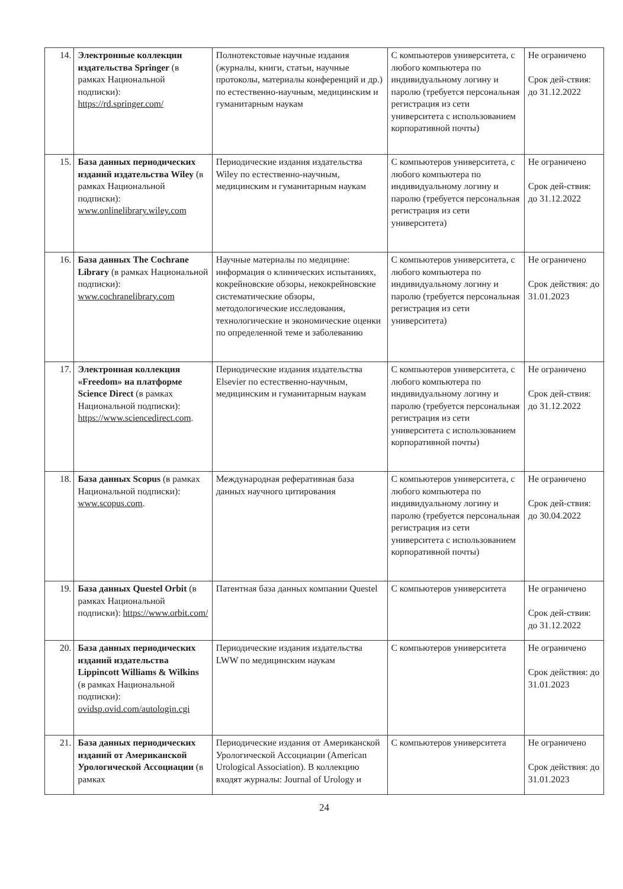| 14. | Электронные коллекции издательства Springer (в рамках Национальной подписки): https://rd.springer.com/ | Полнотекстовые научные издания (журналы, книги, статьи, научные протоколы, материалы конференций и др.) по естественно-научным, медицинским и гуманитарным наукам | С компьютеров университета, с любого компьютера по индивидуальному логину и паролю (требуется персональная регистрация из сети университета с использованием корпоративной почты) | Не ограничено Срок дей-ствия: до 31.12.2022 |
| 15. | База данных периодических изданий издательства Wiley (в рамках Национальной подписки): www.onlinelibrary.wiley.com | Периодические издания издательства Wiley по естественно-научным, медицинским и гуманитарным наукам | С компьютеров университета, с любого компьютера по индивидуальному логину и паролю (требуется персональная регистрация из сети университета) | Не ограничено Срок дей-ствия: до 31.12.2022 |
| 16. | База данных The Cochrane Library (в рамках Национальной подписки): www.cochranelibrary.com | Научные материалы по медицине: информация о клинических испытаниях, кокрейновские обзоры, некокрейновские систематические обзоры, методологические исследования, технологические и экономические оценки по определенной теме и заболеванию | С компьютеров университета, с любого компьютера по индивидуальному логину и паролю (требуется персональная регистрация из сети университета) | Не ограничено Срок действия: до 31.01.2023 |
| 17. | Электронная коллекция «Freedom» на платформе Science Direct (в рамках Национальной подписки): https://www.sciencedirect.com . | Периодические издания издательства Elsevier по естественно-научным, медицинским и гуманитарным наукам | С компьютеров университета, с любого компьютера по индивидуальному логину и паролю (требуется персональная регистрация из сети университета с использованием корпоративной почты) | Не ограничено Срок дей-ствия: до 31.12.2022 |
| 18. | База данных Scopus (в рамках Национальной подписки): www.scopus.com . | Международная реферативная база данных научного цитирования | С компьютеров университета, с любого компьютера по индивидуальному логину и паролю (требуется персональная регистрация из сети университета с использованием корпоративной почты) | Не ограничено Срок дей-ствия: до 30.04.2022 |
| 19. | База данных Questel Orbit (в рамках Национальной подписки): https://www.orbit.com/ | Патентная база данных компании Questel | С компьютеров университета | Не ограничено Срок дей-ствия: до 31.12.2022 |
| 20. | База данных периодических изданий издательства Lippincott Williams & Wilkins (в рамках Национальной подписки): ovidsp.ovid.com/autologin.cgi | Периодические издания издательства LWW по медицинским наукам | С компьютеров университета | Не ограничено Срок действия: до 31.01.2023 |
| 21. | База данных периодических изданий от Американской Урологической Ассоциации (в рамках | Периодические издания от Американской Урологической Ассоциации (American Urological Association). В коллекцию входят журналы: Journal of Urology и | С компьютеров университета | Не ограничено Срок действия: до 31.01.2023 |
24